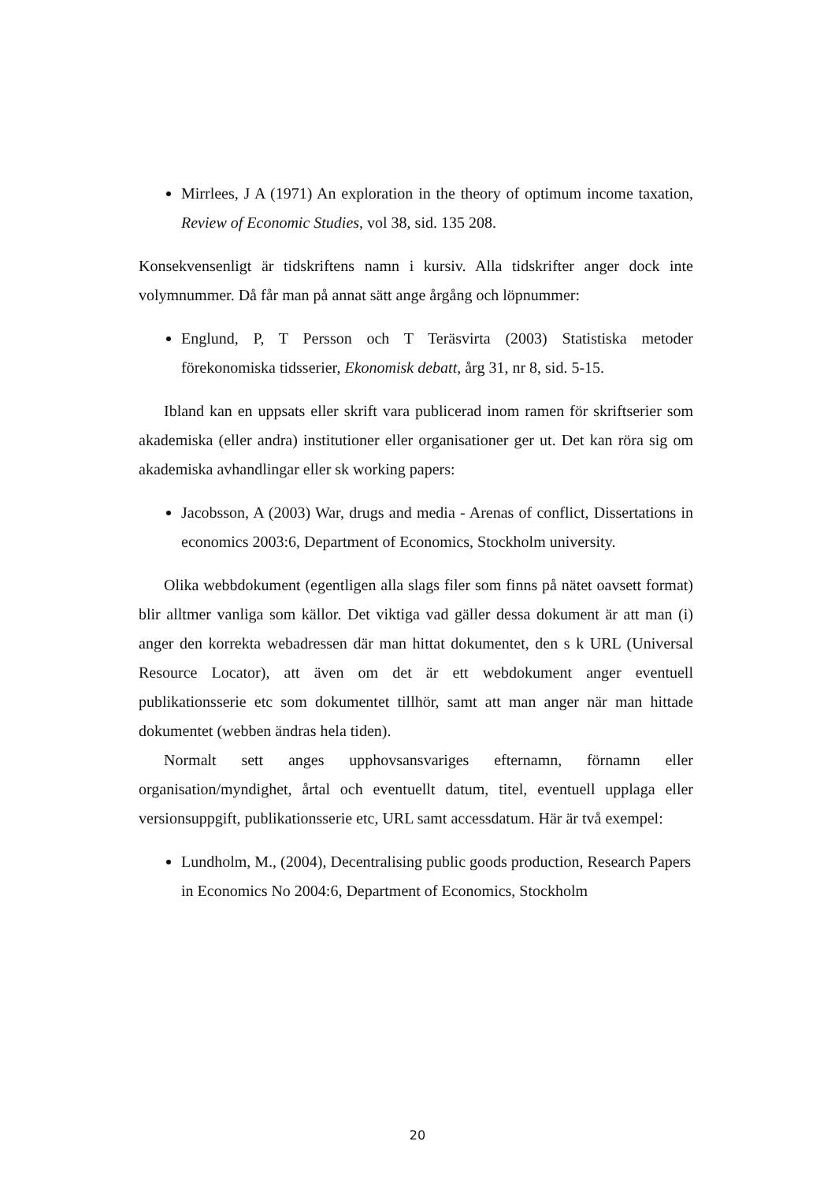Mirrlees, J A (1971) An exploration in the theory of optimum income taxation, Review of Economic Studies, vol 38, sid. 135 208.
Konsekvensenligt är tidskriftens namn i kursiv. Alla tidskrifter anger dock inte volymnummer. Då får man på annat sätt ange årgång och löpnummer:
Englund, P, T Persson och T Teräsvirta (2003) Statistiska metoder förekonomiska tidsserier, Ekonomisk debatt, årg 31, nr 8, sid. 5-15.
Ibland kan en uppsats eller skrift vara publicerad inom ramen för skriftserier som akademiska (eller andra) institutioner eller organisationer ger ut. Det kan röra sig om akademiska avhandlingar eller sk working papers:
Jacobsson, A (2003) War, drugs and media - Arenas of conflict, Dissertations in economics 2003:6, Department of Economics, Stockholm university.
Olika webbdokument (egentligen alla slags filer som finns på nätet oavsett format) blir alltmer vanliga som källor. Det viktiga vad gäller dessa dokument är att man (i) anger den korrekta webadressen där man hittat dokumentet, den s k URL (Universal Resource Locator), att även om det är ett webdokument anger eventuell publikationsserie etc som dokumentet tillhör, samt att man anger när man hittade dokumentet (webben ändras hela tiden).
Normalt sett anges upphovsansvariges efternamn, förnamn eller organisation/myndighet, årtal och eventuellt datum, titel, eventuell upplaga eller versionsuppgift, publikationsserie etc, URL samt accessdatum. Här är två exempel:
Lundholm, M., (2004), Decentralising public goods production, Research Papers in Economics No 2004:6, Department of Economics, Stockholm
20